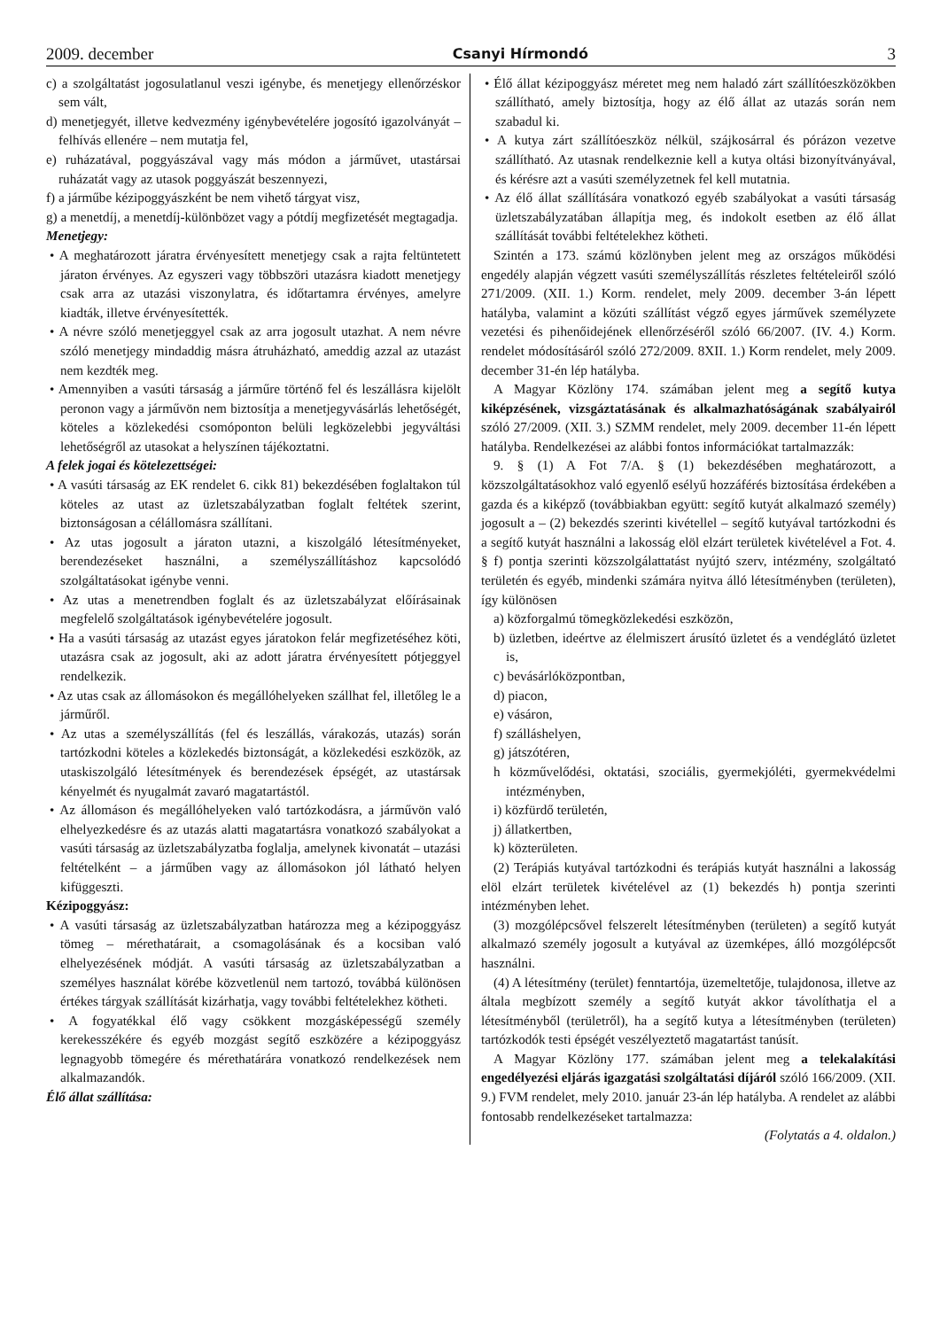2009. december Csanyi Hírmondó 3
c) a szolgáltatást jogosulatlanul veszi igénybe, és menetjegy ellenőrzéskor sem vált,
d) menetjegyét, illetve kedvezmény igénybevételére jogosító igazolványát – felhívás ellenére – nem mutatja fel,
e) ruházatával, poggyászával vagy más módon a járművet, utastársai ruházatát vagy az utasok poggyászát beszennyezi,
f) a járműbe kézipoggyászként be nem vihető tárgyat visz,
g) a menetdíj, a menetdíj-különbözet vagy a pótdíj megfizetését megtagadja.
Menetjegy:
• A meghatározott járatra érvényesített menetjegy csak a rajta feltüntetett járaton érvényes. Az egyszeri vagy többszöri utazásra kiadott menetjegy csak arra az utazási viszonylatra, és időtartamra érvényes, amelyre kiadták, illetve érvényesítették.
• A névre szóló menetjeggyel csak az arra jogosult utazhat. A nem névre szóló menetjegy mindaddig másra átruházható, ameddig azzal az utazást nem kezdték meg.
• Amennyiben a vasúti társaság a járműre történő fel és leszállásra kijelölt peronon vagy a járművön nem biztosítja a menetjegyvásárlás lehetőségét, köteles a közlekedési csomóponton belüli legközelebbi jegyváltási lehetőségről az utasokat a helyszínen tájékoztatni.
A felek jogai és kötelezettségei:
• A vasúti társaság az EK rendelet 6. cikk 81) bekezdésében foglaltakon túl köteles az utast az üzletszabályzatban foglalt feltétek szerint, biztonságosan a célállomásra szállítani.
• Az utas jogosult a járaton utazni, a kiszolgáló létesítményeket, berendezéseket használni, a személyszállításhoz kapcsolódó szolgáltatásokat igénybe venni.
• Az utas a menetrendben foglalt és az üzletszabályzat előírásainak megfelelő szolgáltatások igénybevételére jogosult.
• Ha a vasúti társaság az utazást egyes járatokon felár megfizetéséhez köti, utazásra csak az jogosult, aki az adott járatra érvényesített pótjeggyel rendelkezik.
• Az utas csak az állomásokon és megállóhelyeken szállhat fel, illetőleg le a járműről.
• Az utas a személyszállítás (fel és leszállás, várakozás, utazás) során tartózkodni köteles a közlekedés biztonságát, a közlekedési eszközök, az utaskiszolgáló létesítmények és berendezések épségét, az utastársak kényelmét és nyugalmát zavaró magatartástól.
• Az állomáson és megállóhelyeken való tartózkodásra, a járművön való elhelyezkedésre és az utazás alatti magatartásra vonatkozó szabályokat a vasúti társaság az üzletszabályzatba foglalja, amelynek kivonatát – utazási feltételként – a járműben vagy az állomásokon jól látható helyen kifüggeszti.
Kézipoggyász:
• A vasúti társaság az üzletszabályzatban határozza meg a kézipoggyász tömeg – mérethatárait, a csomagolásának és a kocsiban való elhelyezésének módját. A vasúti társaság az üzletszabályzatban a személyes használat körébe közvetlenül nem tartozó, továbbá különösen értékes tárgyak szállítását kizárhatja, vagy további feltételekhez kötheti.
• A fogyatékkal élő vagy csökkent mozgásképességű személy kerekesszékére és egyéb mozgást segítő eszközére a kézipoggyász legnagyobb tömegére és mérethatárára vonatkozó rendelkezések nem alkalmazandók.
Élő állat szállítása:
• Élő állat kézipoggyász méretet meg nem haladó zárt szállítóeszközökben szállítható, amely biztosítja, hogy az élő állat az utazás során nem szabadul ki.
• A kutya zárt szállítóeszköz nélkül, szájkosárral és pórázon vezetve szállítható. Az utasnak rendelkeznie kell a kutya oltási bizonyítványával, és kérésre azt a vasúti személyzetnek fel kell mutatnia.
• Az élő állat szállítására vonatkozó egyéb szabályokat a vasúti társaság üzletszabályzatában állapítja meg, és indokolt esetben az élő állat szállítását további feltételekhez kötheti.
Szintén a 173. számú közlönyben jelent meg az országos működési engedély alapján végzett vasúti személyszállítás részletes feltételeiről szóló 271/2009. (XII. 1.) Korm. rendelet, mely 2009. december 3-án lépett hatályba, valamint a közúti szállítást végző egyes járművek személyzete vezetési és pihenőidejének ellenőrzéséről szóló 66/2007. (IV. 4.) Korm. rendelet módosításáról szóló 272/2009. 8XII. 1.) Korm rendelet, mely 2009. december 31-én lép hatályba.
A Magyar Közlöny 174. számában jelent meg a segítő kutya kiképzésének, vizsgáztatásának és alkalmazhatóságának szabályairól szóló 27/2009. (XII. 3.) SZMM rendelet, mely 2009. december 11-én lépett hatályba. Rendelkezései az alábbi fontos információkat tartalmazzák:
9. § (1) A Fot 7/A. § (1) bekezdésében meghatározott, a közszolgáltatásokhoz való egyenlő esélyű hozzáférés biztosítása érdekében a gazda és a kiképző (továbbiakban együtt: segítő kutyát alkalmazó személy) jogosult a – (2) bekezdés szerinti kivétellel – segítő kutyával tartózkodni és a segítő kutyát használni a lakosság elöl elzárt területek kivételével a Fot. 4. § f) pontja szerinti közszolgálattatást nyújtó szerv, intézmény, szolgáltató területén és egyéb, mindenki számára nyitva álló létesítményben (területen), így különösen
a) közforgalmú tömegközlekedési eszközön,
b) üzletben, ideértve az élelmiszert árusító üzletet és a vendéglátó üzletet is,
c) bevásárlóközpontban,
d) piacon,
e) vásáron,
f) szálláshelyen,
g) játszótéren,
h közművelődési, oktatási, szociális, gyermekjóléti, gyermekvédelmi intézményben,
i) közfürdő területén,
j) állatkertben,
k) közterületen.
(2) Terápiás kutyával tartózkodni és terápiás kutyát használni a lakosság elöl elzárt területek kivételével az (1) bekezdés h) pontja szerinti intézményben lehet.
(3) mozgólépcsővel felszerelt létesítményben (területen) a segítő kutyát alkalmazó személy jogosult a kutyával az üzemképes, álló mozgólépcsőt használni.
(4) A létesítmény (terület) fenntartója, üzemeltetője, tulajdonosa, illetve az általa megbízott személy a segítő kutyát akkor távolíthatja el a létesítményből (területről), ha a segítő kutya a létesítményben (területen) tartózkodók testi épségét veszélyeztető magatartást tanúsít.
A Magyar Közlöny 177. számában jelent meg a telekalakítási engedélyezési eljárás igazgatási szolgáltatási díjáról szóló 166/2009. (XII. 9.) FVM rendelet, mely 2010. január 23-án lép hatályba. A rendelet az alábbi fontosabb rendelkezéseket tartalmazza:
(Folytatás a 4. oldalon.)